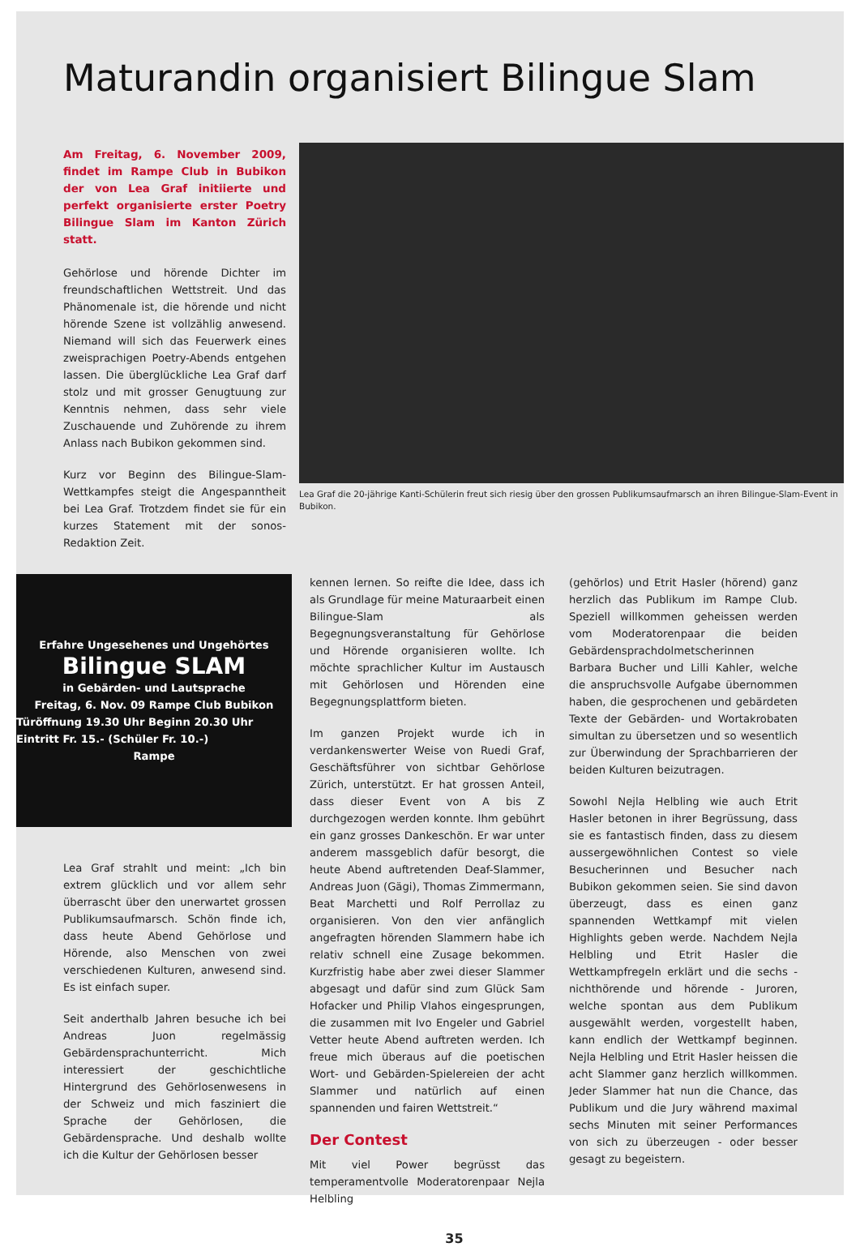Maturandin organisiert Bilingue Slam
Am Freitag, 6. November 2009, findet im Rampe Club in Bubikon der von Lea Graf initiierte und perfekt organisierte erster Poetry Bilingue Slam im Kanton Zürich statt.
Gehörlose und hörende Dichter im freundschaftlichen Wettstreit. Und das Phänomenale ist, die hörende und nicht hörende Szene ist vollzählig anwesend. Niemand will sich das Feuerwerk eines zweisprachigen Poetry-Abends entgehen lassen. Die überglückliche Lea Graf darf stolz und mit grosser Genugtuung zur Kenntnis nehmen, dass sehr viele Zuschauende und Zuhörende zu ihrem Anlass nach Bubikon gekommen sind.
Kurz vor Beginn des Bilingue-Slam-Wettkampfes steigt die Angespanntheit bei Lea Graf. Trotzdem findet sie für ein kurzes Statement mit der sonos-Redaktion Zeit.
Lea Graf die 20-jährige Kanti-Schülerin freut sich riesig über den grossen Publikumsaufmarsch an ihren Bilingue-Slam-Event in Bubikon.
Erfahre Ungesehenes und Ungehörtes
Bilingue SLAM
in Gebärden- und Lautsprache
Freitag, 6. Nov. 09 Rampe Club Bubikon
Türöffnung 19.30 Uhr Beginn 20.30 Uhr Eintritt Fr. 15.- (Schüler Fr. 10.-)
Rampe
Lea Graf strahlt und meint: „Ich bin extrem glücklich und vor allem sehr überrascht über den unerwartet grossen Publikumsaufmarsch. Schön finde ich, dass heute Abend Gehörlose und Hörende, also Menschen von zwei verschiedenen Kulturen, anwesend sind. Es ist einfach super.
Seit anderthalb Jahren besuche ich bei Andreas Juon regelmässig Gebärdensprachunterricht. Mich interessiert der geschichtliche Hintergrund des Gehörlosenwesens in der Schweiz und mich fasziniert die Sprache der Gehörlosen, die Gebärdensprache. Und deshalb wollte ich die Kultur der Gehörlosen besser
kennen lernen. So reifte die Idee, dass ich als Grundlage für meine Maturaarbeit einen Bilingue-Slam als Begegnungsveranstaltung für Gehörlose und Hörende organisieren wollte. Ich möchte sprachlicher Kultur im Austausch mit Gehörlosen und Hörenden eine Begegnungsplattform bieten.
Im ganzen Projekt wurde ich in verdankenswerter Weise von Ruedi Graf, Geschäftsführer von sichtbar Gehörlose Zürich, unterstützt. Er hat grossen Anteil, dass dieser Event von A bis Z durchgezogen werden konnte. Ihm gebührt ein ganz grosses Dankeschön. Er war unter anderem massgeblich dafür besorgt, die heute Abend auftretenden Deaf-Slammer, Andreas Juon (Gägi), Thomas Zimmermann, Beat Marchetti und Rolf Perrollaz zu organisieren. Von den vier anfänglich angefragten hörenden Slammern habe ich relativ schnell eine Zusage bekommen. Kurzfristig habe aber zwei dieser Slammer abgesagt und dafür sind zum Glück Sam Hofacker und Philip Vlahos eingesprungen, die zusammen mit Ivo Engeler und Gabriel Vetter heute Abend auftreten werden. Ich freue mich überaus auf die poetischen Wort- und Gebärden-Spielereien der acht Slammer und natürlich auf einen spannenden und fairen Wettstreit.“
Der Contest
Mit viel Power begrüsst das temperamentvolle Moderatorenpaar Nejla Helbling
(gehörlos) und Etrit Hasler (hörend) ganz herzlich das Publikum im Rampe Club. Speziell willkommen geheissen werden vom Moderatorenpaar die beiden Gebärdensprachdolmetscherinnen Barbara Bucher und Lilli Kahler, welche die anspruchsvolle Aufgabe übernommen haben, die gesprochenen und gebärdeten Texte der Gebärden- und Wortakrobaten simultan zu übersetzen und so wesentlich zur Überwindung der Sprachbarrieren der beiden Kulturen beizutragen.
Sowohl Nejla Helbling wie auch Etrit Hasler betonen in ihrer Begrüssung, dass sie es fantastisch finden, dass zu diesem aussergewöhnlichen Contest so viele Besucherinnen und Besucher nach Bubikon gekommen seien. Sie sind davon überzeugt, dass es einen ganz spannenden Wettkampf mit vielen Highlights geben werde. Nachdem Nejla Helbling und Etrit Hasler die Wettkampfregeln erklärt und die sechs - nichthörende und hörende - Juroren, welche spontan aus dem Publikum ausgewählt werden, vorgestellt haben, kann endlich der Wettkampf beginnen. Nejla Helbling und Etrit Hasler heissen die acht Slammer ganz herzlich willkommen. Jeder Slammer hat nun die Chance, das Publikum und die Jury während maximal sechs Minuten mit seiner Performances von sich zu überzeugen - oder besser gesagt zu begeistern.
35